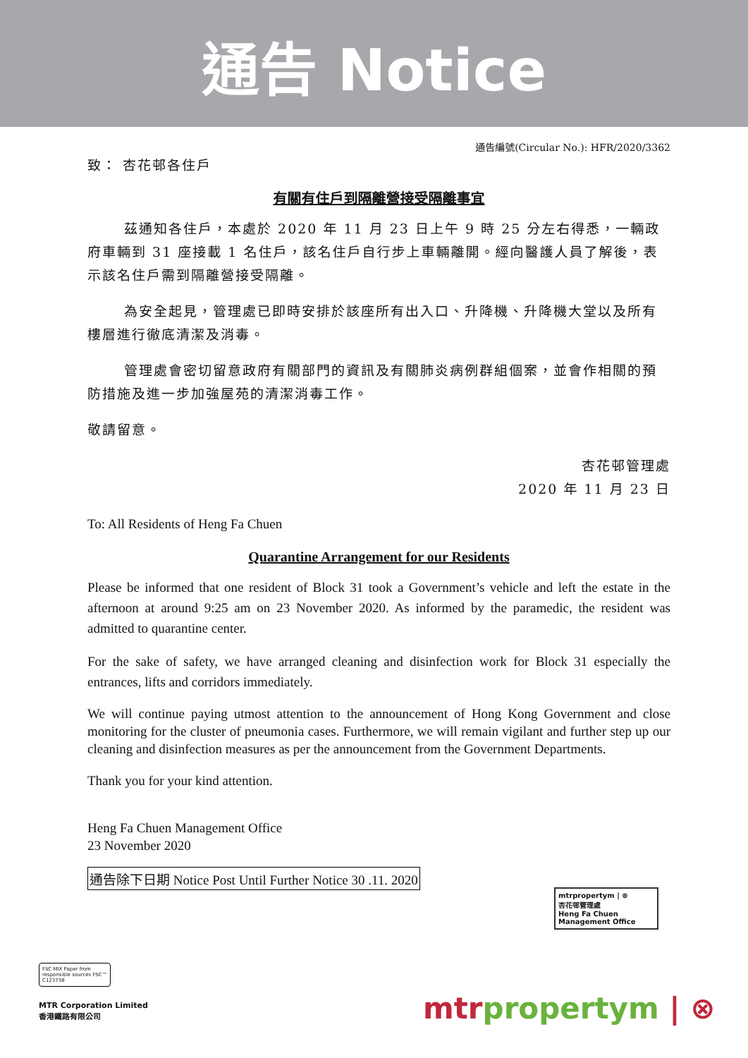通告 Notice
通告編號(Circular No.): HFR/2020/3362
致： 杏花邨各住戶
有關有住戶到隔離營接受隔離事宜
茲通知各住戶，本處於 2020 年 11 月 23 日上午 9 時 25 分左右得悉，一輛政府車輛到 31 座接載 1 名住戶，該名住戶自行步上車輛離開。經向醫護人員了解後，表示該名住戶需到隔離營接受隔離。
為安全起見，管理處已即時安排於該座所有出入口、升降機、升降機大堂以及所有樓層進行徹底清潔及消毒。
管理處會密切留意政府有關部門的資訊及有關肺炎病例群組個案，並會作相關的預防措施及進一步加強屋苑的清潔消毒工作。
敬請留意。
杏花邨管理處
2020 年 11 月 23 日
To: All Residents of Heng Fa Chuen
Quarantine Arrangement for our Residents
Please be informed that one resident of Block 31 took a Government’s vehicle and left the estate in the afternoon at around 9:25 am on 23 November 2020. As informed by the paramedic, the resident was admitted to quarantine center.
For the sake of safety, we have arranged cleaning and disinfection work for Block 31 especially the entrances, lifts and corridors immediately.
We will continue paying utmost attention to the announcement of Hong Kong Government and close monitoring for the cluster of pneumonia cases. Furthermore, we will remain vigilant and further step up our cleaning and disinfection measures as per the announcement from the Government Departments.
Thank you for your kind attention.
Heng Fa Chuen Management Office
23 November 2020
通告除下日期 Notice Post Until Further Notice 30 .11. 2020
mtrpropertym | ⊗
杏花邨管理處
Heng Fa Chuen
Management Office
FSC MIX Paper from responsible sources FSC™ C123738
MTR Corporation Limited
香港鐵路有限公司
mtr propertym | ⊗